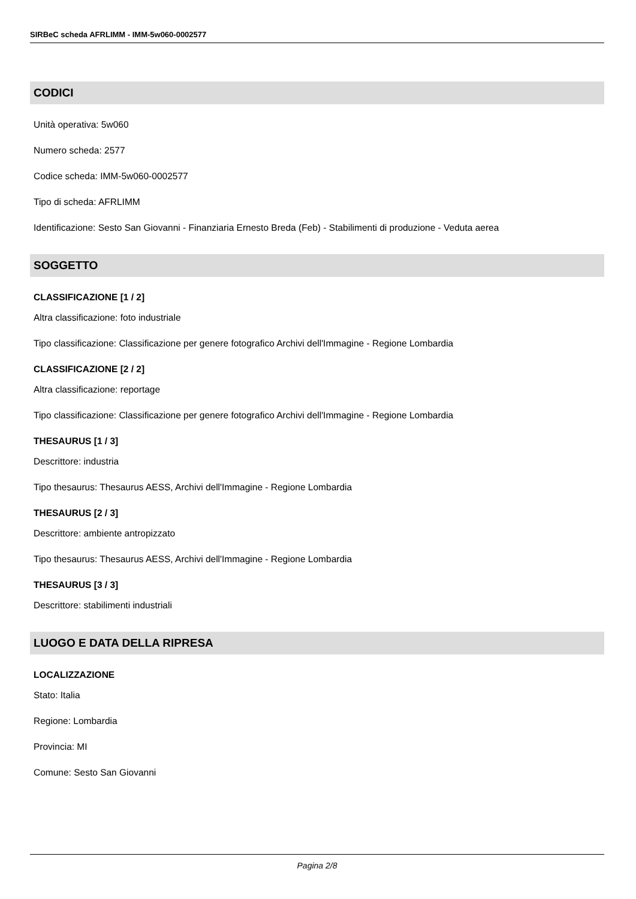SIRBeC scheda AFRLIMM - IMM-5w060-0002577
CODICI
Unità operativa: 5w060
Numero scheda: 2577
Codice scheda: IMM-5w060-0002577
Tipo di scheda: AFRLIMM
Identificazione: Sesto San Giovanni - Finanziaria Ernesto Breda (Feb) - Stabilimenti di produzione - Veduta aerea
SOGGETTO
CLASSIFICAZIONE [1 / 2]
Altra classificazione: foto industriale
Tipo classificazione: Classificazione per genere fotografico Archivi dell'Immagine - Regione Lombardia
CLASSIFICAZIONE [2 / 2]
Altra classificazione: reportage
Tipo classificazione: Classificazione per genere fotografico Archivi dell'Immagine - Regione Lombardia
THESAURUS [1 / 3]
Descrittore: industria
Tipo thesaurus: Thesaurus AESS, Archivi dell'Immagine - Regione Lombardia
THESAURUS [2 / 3]
Descrittore: ambiente antropizzato
Tipo thesaurus: Thesaurus AESS, Archivi dell'Immagine - Regione Lombardia
THESAURUS [3 / 3]
Descrittore: stabilimenti industriali
LUOGO E DATA DELLA RIPRESA
LOCALIZZAZIONE
Stato: Italia
Regione: Lombardia
Provincia: MI
Comune: Sesto San Giovanni
Pagina 2/8